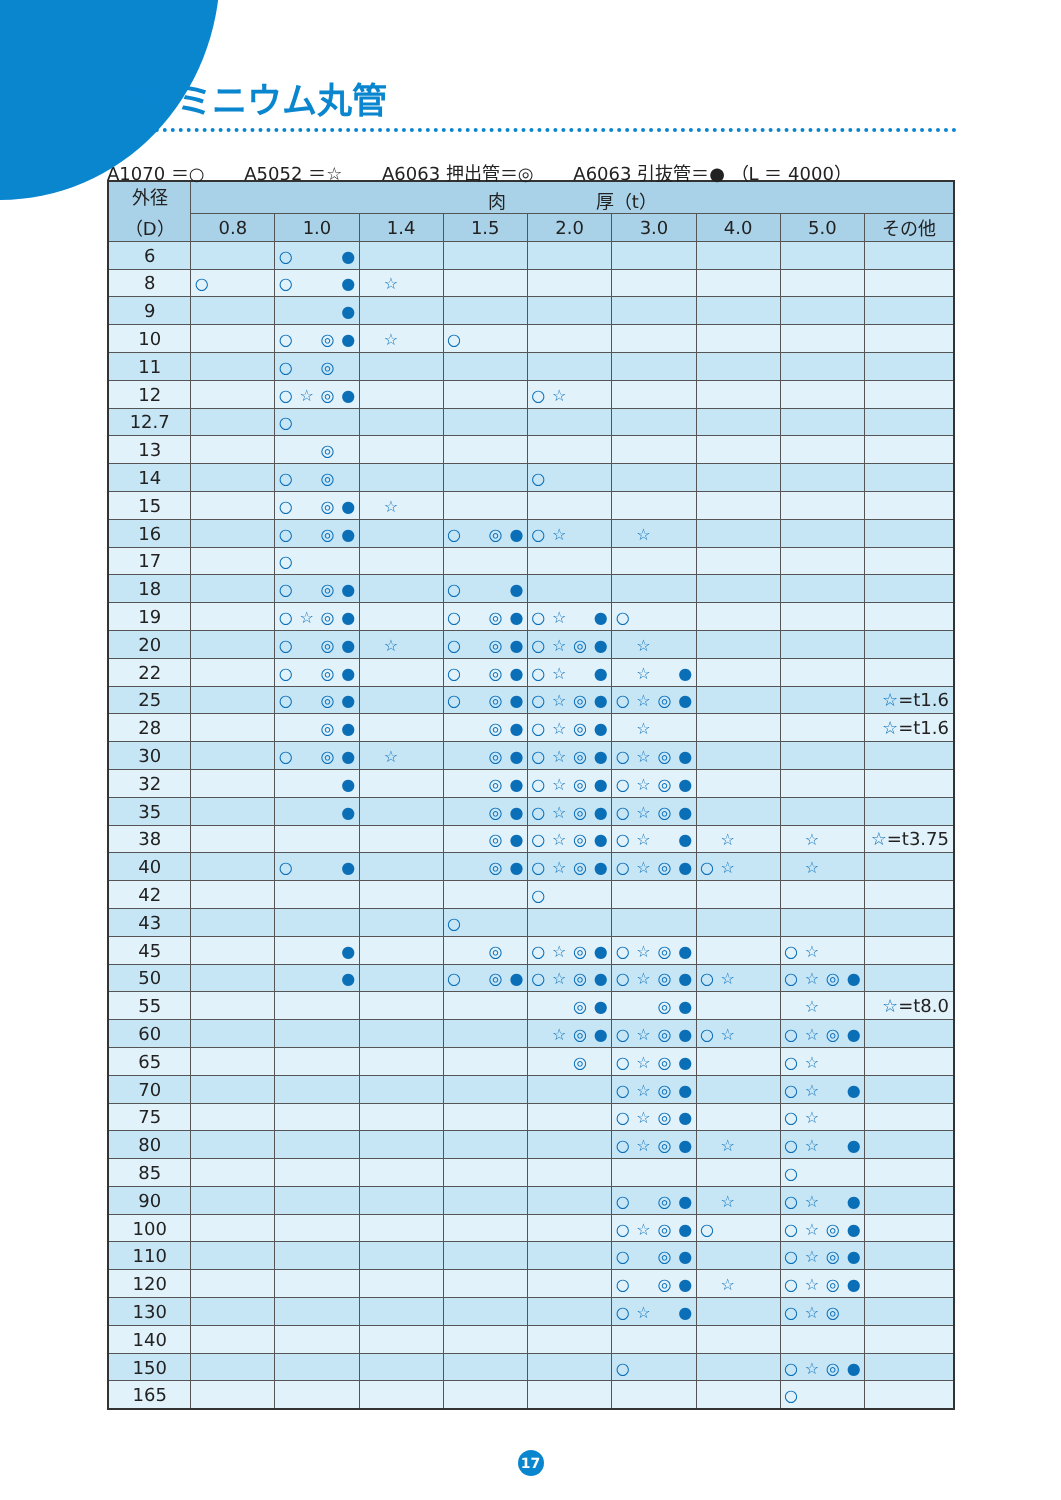アルミニウム丸管
A1070 ＝○ A5052 ＝☆ A6063 押出管＝◎ A6063 引抜管＝● （L ＝ 4000）
| 外径 （D） | 肉 厚（t） | | | | | | | | |
| --- | --- | --- | --- | --- | --- | --- | --- | --- | --- |
| | 0.8 | 1.0 | 1.4 | 1.5 | 2.0 | 3.0 | 4.0 | 5.0 | その他 |
| 6 | | ○ ● | | | | | | | |
| 8 | ○ | ○ ● | ☆ | | | | | | |
| 9 | | ● | | | | | | | |
| 10 | | ○ ◎ ● | ☆ | ○ | | | | | |
| 11 | | ○ ◎ | | | | | | | |
| 12 | | ○ ☆ ◎ ● | | | ○ ☆ | | | | |
| 12.7 | | ○ | | | | | | | |
| 13 | | ◎ | | | | | | | |
| 14 | | ○ ◎ | | | ○ | | | | |
| 15 | | ○ ◎ ● | ☆ | | | | | | |
| 16 | | ○ ◎ ● | | ○ ◎ ● | ○ ☆ | ☆ | | | |
| 17 | | ○ | | | | | | | |
| 18 | | ○ ◎ ● | | ○ ● | | | | | |
| 19 | | ○ ☆ ◎ ● | | ○ ◎ ● | ○ ☆ ● | ○ | | | |
| 20 | | ○ ◎ ● | ☆ | ○ ◎ ● | ○ ☆ ◎ ● | ☆ | | | |
| 22 | | ○ ◎ ● | | ○ ◎ ● | ○ ☆ ● | ☆ ● | | | |
| 25 | | ○ ◎ ● | | ○ ◎ ● | ○ ☆ ◎ ● | ○ ☆ ◎ ● | | | ☆ =t1.6 |
| 28 | | ◎ ● | | ◎ ● | ○ ☆ ◎ ● | ☆ | | | ☆ =t1.6 |
| 30 | | ○ ◎ ● | ☆ | ◎ ● | ○ ☆ ◎ ● | ○ ☆ ◎ ● | | | |
| 32 | | ● | | ◎ ● | ○ ☆ ◎ ● | ○ ☆ ◎ ● | | | |
| 35 | | ● | | ◎ ● | ○ ☆ ◎ ● | ○ ☆ ◎ ● | | | |
| 38 | | | | ◎ ● | ○ ☆ ◎ ● | ○ ☆ ● | ☆ | ☆ | ☆ =t3.75 |
| 40 | | ○ ● | | ◎ ● | ○ ☆ ◎ ● | ○ ☆ ◎ ● | ○ ☆ | ☆ | |
| 42 | | | | | ○ | | | | |
| 43 | | | | ○ | | | | | |
| 45 | | ● | | ◎ | ○ ☆ ◎ ● | ○ ☆ ◎ ● | | ○ ☆ | |
| 50 | | ● | | ○ ◎ ● | ○ ☆ ◎ ● | ○ ☆ ◎ ● | ○ ☆ | ○ ☆ ◎ ● | |
| 55 | | | | | ◎ ● | ◎ ● | | ☆ | ☆ =t8.0 |
| 60 | | | | | ☆ ◎ ● | ○ ☆ ◎ ● | ○ ☆ | ○ ☆ ◎ ● | |
| 65 | | | | | ◎ | ○ ☆ ◎ ● | | ○ ☆ | |
| 70 | | | | | | ○ ☆ ◎ ● | | ○ ☆ ● | |
| 75 | | | | | | ○ ☆ ◎ ● | | ○ ☆ | |
| 80 | | | | | | ○ ☆ ◎ ● | ☆ | ○ ☆ ● | |
| 85 | | | | | | | | ○ | |
| 90 | | | | | | ○ ◎ ● | ☆ | ○ ☆ ● | |
| 100 | | | | | | ○ ☆ ◎ ● | ○ | ○ ☆ ◎ ● | |
| 110 | | | | | | ○ ◎ ● | | ○ ☆ ◎ ● | |
| 120 | | | | | | ○ ◎ ● | ☆ | ○ ☆ ◎ ● | |
| 130 | | | | | | ○ ☆ ● | | ○ ☆ ◎ | |
| 140 | | | | | | | | | |
| 150 | | | | | | ○ | | ○ ☆ ◎ ● | |
| 165 | | | | | | | | ○ | |
17